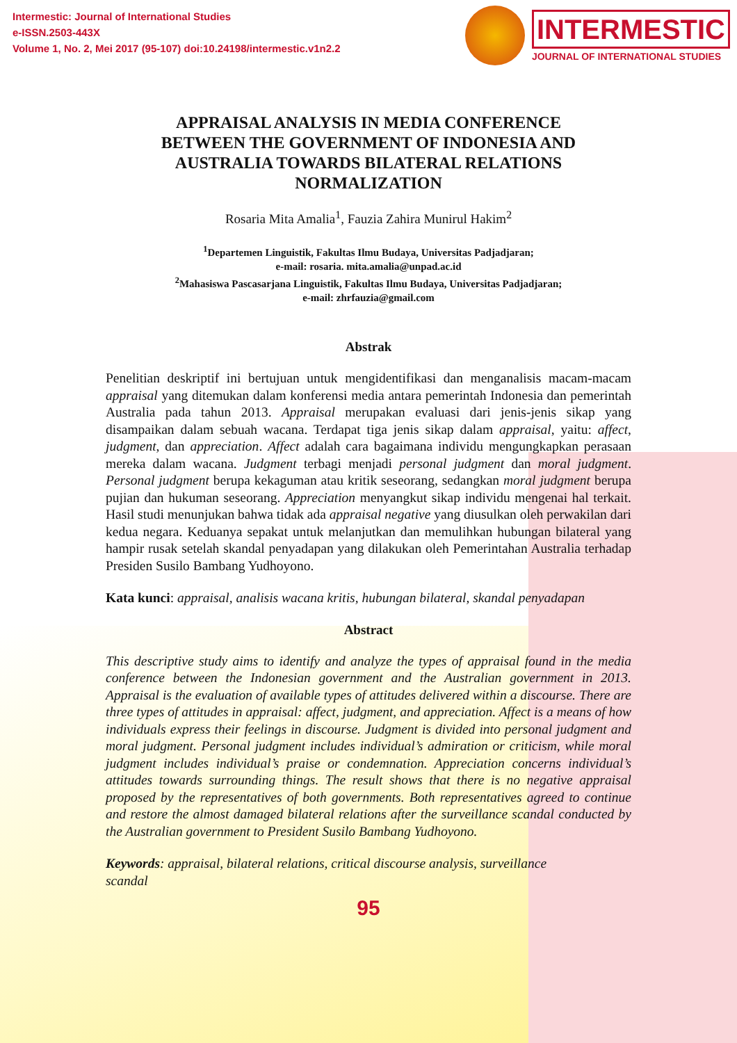Intermestic: Journal of International Studies
e-ISSN.2503-443X
Volume 1, No. 2, Mei 2017 (95-107) doi:10.24198/intermestic.v1n2.2
INTERMESTIC
JOURNAL OF INTERNATIONAL STUDIES
APPRAISAL ANALYSIS IN MEDIA CONFERENCE BETWEEN THE GOVERNMENT OF INDONESIA AND AUSTRALIA TOWARDS BILATERAL RELATIONS NORMALIZATION
Rosaria Mita Amalia<sup>1</sup>, Fauzia Zahira Munirul Hakim<sup>2</sup>
<sup>1</sup> Departemen Linguistik, Fakultas Ilmu Budaya, Universitas Padjadjaran;
e-mail: rosaria. mita.amalia@unpad.ac.id
<sup>2</sup> Mahasiswa Pascasarjana Linguistik, Fakultas Ilmu Budaya, Universitas Padjadjaran;
e-mail: zhrfauzia@gmail.com
Abstrak
Penelitian deskriptif ini bertujuan untuk mengidentifikasi dan menganalisis macam-macam appraisal yang ditemukan dalam konferensi media antara pemerintah Indonesia dan pemerintah Australia pada tahun 2013. Appraisal merupakan evaluasi dari jenis-jenis sikap yang disampaikan dalam sebuah wacana. Terdapat tiga jenis sikap dalam appraisal, yaitu: affect, judgment, dan appreciation. Affect adalah cara bagaimana individu mengungkapkan perasaan mereka dalam wacana. Judgment terbagi menjadi personal judgment dan moral judgment. Personal judgment berupa kekaguman atau kritik seseorang, sedangkan moral judgment berupa pujian dan hukuman seseorang. Appreciation menyangkut sikap individu mengenai hal terkait. Hasil studi menunjukan bahwa tidak ada appraisal negative yang diusulkan oleh perwakilan dari kedua negara. Keduanya sepakat untuk melanjutkan dan memulihkan hubungan bilateral yang hampir rusak setelah skandal penyadapan yang dilakukan oleh Pemerintahan Australia terhadap Presiden Susilo Bambang Yudhoyono.
Kata kunci: appraisal, analisis wacana kritis, hubungan bilateral, skandal penyadapan
Abstract
This descriptive study aims to identify and analyze the types of appraisal found in the media conference between the Indonesian government and the Australian government in 2013. Appraisal is the evaluation of available types of attitudes delivered within a discourse. There are three types of attitudes in appraisal: affect, judgment, and appreciation. Affect is a means of how individuals express their feelings in discourse. Judgment is divided into personal judgment and moral judgment. Personal judgment includes individual’s admiration or criticism, while moral judgment includes individual’s praise or condemnation. Appreciation concerns individual’s attitudes towards surrounding things. The result shows that there is no negative appraisal proposed by the representatives of both governments. Both representatives agreed to continue and restore the almost damaged bilateral relations after the surveillance scandal conducted by the Australian government to President Susilo Bambang Yudhoyono.
Keywords: appraisal, bilateral relations, critical discourse analysis, surveillance
scandal
95